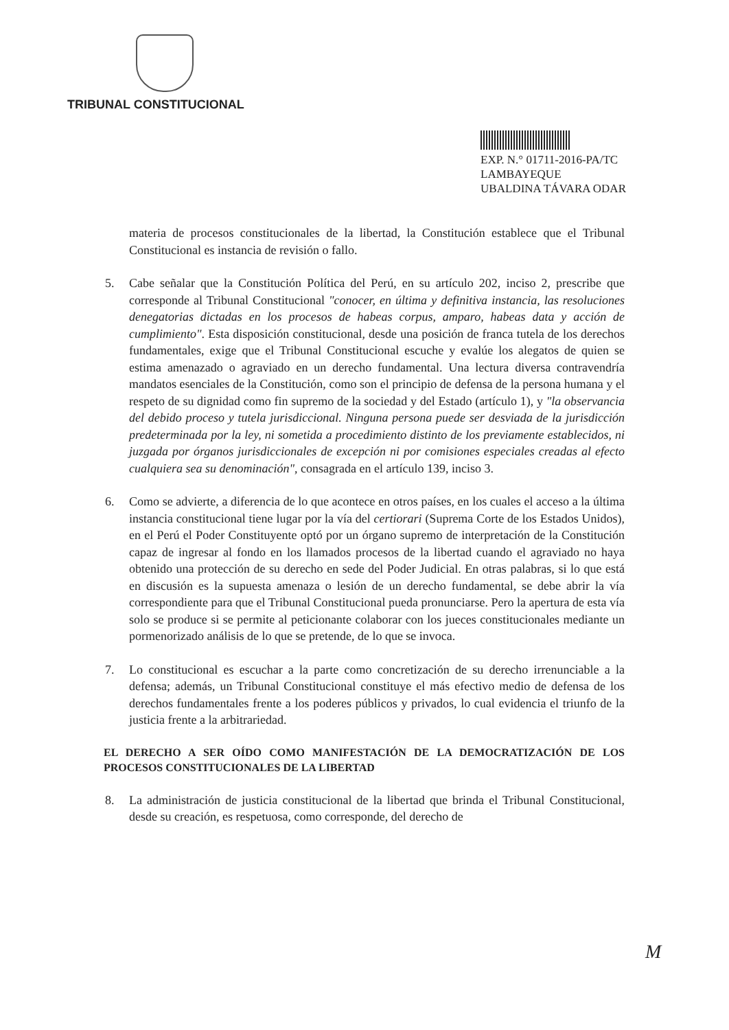TRIBUNAL CONSTITUCIONAL
EXP. N.° 01711-2016-PA/TC
LAMBAYEQUE
UBALDINA TÁVARA ODAR
materia de procesos constitucionales de la libertad, la Constitución establece que el Tribunal Constitucional es instancia de revisión o fallo.
5. Cabe señalar que la Constitución Política del Perú, en su artículo 202, inciso 2, prescribe que corresponde al Tribunal Constitucional "conocer, en última y definitiva instancia, las resoluciones denegatorias dictadas en los procesos de habeas corpus, amparo, habeas data y acción de cumplimiento". Esta disposición constitucional, desde una posición de franca tutela de los derechos fundamentales, exige que el Tribunal Constitucional escuche y evalúe los alegatos de quien se estima amenazado o agraviado en un derecho fundamental. Una lectura diversa contravendría mandatos esenciales de la Constitución, como son el principio de defensa de la persona humana y el respeto de su dignidad como fin supremo de la sociedad y del Estado (artículo 1), y "la observancia del debido proceso y tutela jurisdiccional. Ninguna persona puede ser desviada de la jurisdicción predeterminada por la ley, ni sometida a procedimiento distinto de los previamente establecidos, ni juzgada por órganos jurisdiccionales de excepción ni por comisiones especiales creadas al efecto cualquiera sea su denominación", consagrada en el artículo 139, inciso 3.
6. Como se advierte, a diferencia de lo que acontece en otros países, en los cuales el acceso a la última instancia constitucional tiene lugar por la vía del certiorari (Suprema Corte de los Estados Unidos), en el Perú el Poder Constituyente optó por un órgano supremo de interpretación de la Constitución capaz de ingresar al fondo en los llamados procesos de la libertad cuando el agraviado no haya obtenido una protección de su derecho en sede del Poder Judicial. En otras palabras, si lo que está en discusión es la supuesta amenaza o lesión de un derecho fundamental, se debe abrir la vía correspondiente para que el Tribunal Constitucional pueda pronunciarse. Pero la apertura de esta vía solo se produce si se permite al peticionante colaborar con los jueces constitucionales mediante un pormenorizado análisis de lo que se pretende, de lo que se invoca.
7. Lo constitucional es escuchar a la parte como concretización de su derecho irrenunciable a la defensa; además, un Tribunal Constitucional constituye el más efectivo medio de defensa de los derechos fundamentales frente a los poderes públicos y privados, lo cual evidencia el triunfo de la justicia frente a la arbitrariedad.
EL DERECHO A SER OÍDO COMO MANIFESTACIÓN DE LA DEMOCRATIZACIÓN DE LOS PROCESOS CONSTITUCIONALES DE LA LIBERTAD
8. La administración de justicia constitucional de la libertad que brinda el Tribunal Constitucional, desde su creación, es respetuosa, como corresponde, del derecho de
M